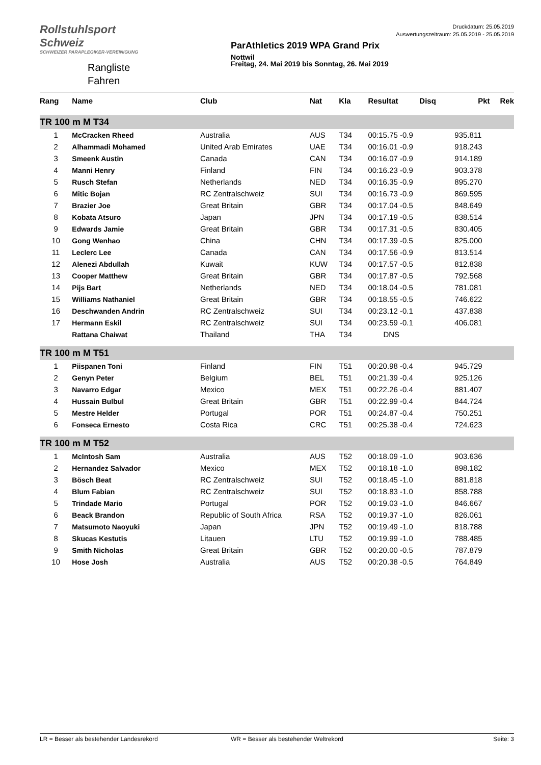Rollstuhlsport
Schweiz
SCHWEIZER PARAPLEGIKER-VEREINIGUNG
Rangliste
Fahren
ParAthletics 2019 WPA Grand Prix
Nottwil
Freitag, 24. Mai 2019 bis Sonntag, 26. Mai 2019
Druckdatum: 25.05.2019
Auswertungszeitraum: 25.05.2019 - 25.05.2019
| Rang | Name | Club | Nat | Kla | Resultat | Disq | Pkt | Rek |
| --- | --- | --- | --- | --- | --- | --- | --- | --- |
| TR 100 m M T34 | | | | | | | | |
| 1 | McCracken Rheed | Australia | AUS | T34 | 00:15.75 -0.9 | | 935.811 | |
| 2 | Alhammadi Mohamed | United Arab Emirates | UAE | T34 | 00:16.01 -0.9 | | 918.243 | |
| 3 | Smeenk Austin | Canada | CAN | T34 | 00:16.07 -0.9 | | 914.189 | |
| 4 | Manni Henry | Finland | FIN | T34 | 00:16.23 -0.9 | | 903.378 | |
| 5 | Rusch Stefan | Netherlands | NED | T34 | 00:16.35 -0.9 | | 895.270 | |
| 6 | Mitic Bojan | RC Zentralschweiz | SUI | T34 | 00:16.73 -0.9 | | 869.595 | |
| 7 | Brazier Joe | Great Britain | GBR | T34 | 00:17.04 -0.5 | | 848.649 | |
| 8 | Kobata Atsuro | Japan | JPN | T34 | 00:17.19 -0.5 | | 838.514 | |
| 9 | Edwards Jamie | Great Britain | GBR | T34 | 00:17.31 -0.5 | | 830.405 | |
| 10 | Gong Wenhao | China | CHN | T34 | 00:17.39 -0.5 | | 825.000 | |
| 11 | Leclerc Lee | Canada | CAN | T34 | 00:17.56 -0.9 | | 813.514 | |
| 12 | Alenezi Abdullah | Kuwait | KUW | T34 | 00:17.57 -0.5 | | 812.838 | |
| 13 | Cooper Matthew | Great Britain | GBR | T34 | 00:17.87 -0.5 | | 792.568 | |
| 14 | Pijs Bart | Netherlands | NED | T34 | 00:18.04 -0.5 | | 781.081 | |
| 15 | Williams Nathaniel | Great Britain | GBR | T34 | 00:18.55 -0.5 | | 746.622 | |
| 16 | Deschwanden Andrin | RC Zentralschweiz | SUI | T34 | 00:23.12 -0.1 | | 437.838 | |
| 17 | Hermann Eskil | RC Zentralschweiz | SUI | T34 | 00:23.59 -0.1 | | 406.081 | |
| | Rattana Chaiwat | Thailand | THA | T34 | DNS | | | |
| TR 100 m M T51 | | | | | | | | |
| 1 | Piispanen Toni | Finland | FIN | T51 | 00:20.98 -0.4 | | 945.729 | |
| 2 | Genyn Peter | Belgium | BEL | T51 | 00:21.39 -0.4 | | 925.126 | |
| 3 | Navarro Edgar | Mexico | MEX | T51 | 00:22.26 -0.4 | | 881.407 | |
| 4 | Hussain Bulbul | Great Britain | GBR | T51 | 00:22.99 -0.4 | | 844.724 | |
| 5 | Mestre Helder | Portugal | POR | T51 | 00:24.87 -0.4 | | 750.251 | |
| 6 | Fonseca Ernesto | Costa Rica | CRC | T51 | 00:25.38 -0.4 | | 724.623 | |
| TR 100 m M T52 | | | | | | | | |
| 1 | McIntosh Sam | Australia | AUS | T52 | 00:18.09 -1.0 | | 903.636 | |
| 2 | Hernandez Salvador | Mexico | MEX | T52 | 00:18.18 -1.0 | | 898.182 | |
| 3 | Bösch Beat | RC Zentralschweiz | SUI | T52 | 00:18.45 -1.0 | | 881.818 | |
| 4 | Blum Fabian | RC Zentralschweiz | SUI | T52 | 00:18.83 -1.0 | | 858.788 | |
| 5 | Trindade Mario | Portugal | POR | T52 | 00:19.03 -1.0 | | 846.667 | |
| 6 | Beack Brandon | Republic of South Africa | RSA | T52 | 00:19.37 -1.0 | | 826.061 | |
| 7 | Matsumoto Naoyuki | Japan | JPN | T52 | 00:19.49 -1.0 | | 818.788 | |
| 8 | Skucas Kestutis | Litauen | LTU | T52 | 00:19.99 -1.0 | | 788.485 | |
| 9 | Smith Nicholas | Great Britain | GBR | T52 | 00:20.00 -0.5 | | 787.879 | |
| 10 | Hose Josh | Australia | AUS | T52 | 00:20.38 -0.5 | | 764.849 | |
LR = Besser als bestehender Landesrekord WR = Besser als bestehender Weltrekord Seite: 3